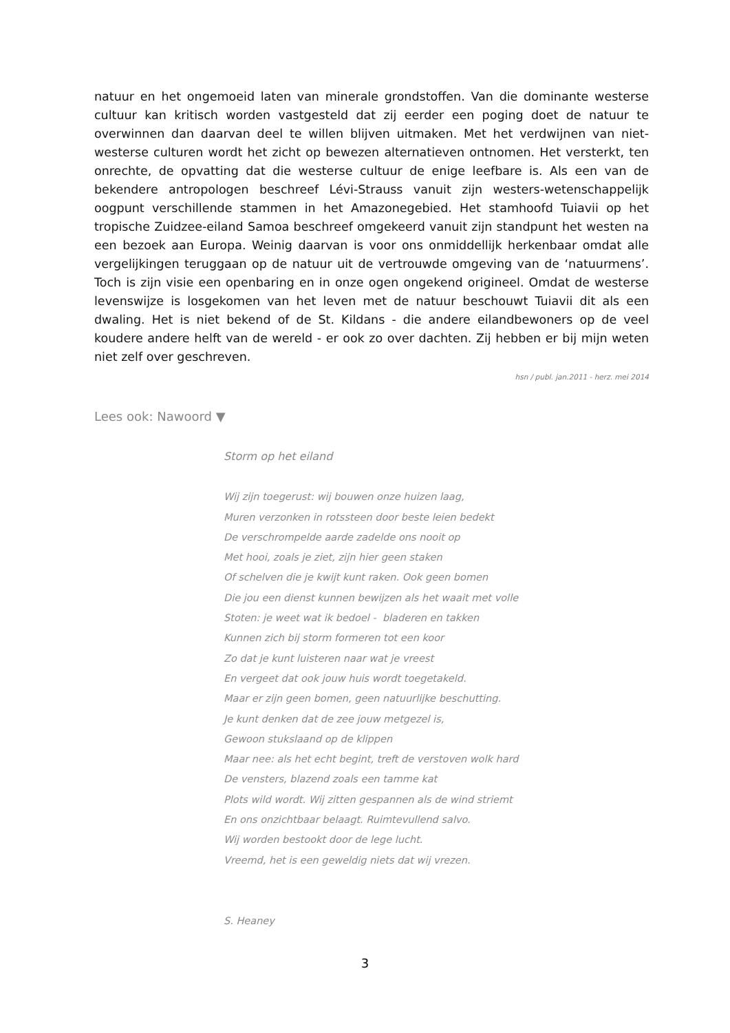natuur en het ongemoeid laten van minerale grondstoffen. Van die dominante westerse cultuur kan kritisch worden vastgesteld dat zij eerder een poging doet de natuur te overwinnen dan daarvan deel te willen blijven uitmaken. Met het verdwijnen van niet-westerse culturen wordt het zicht op bewezen alternatieven ontnomen. Het versterkt, ten onrechte, de opvatting dat die westerse cultuur de enige leefbare is. Als een van de bekendere antropologen beschreef Lévi-Strauss vanuit zijn westers-wetenschappelijk oogpunt verschillende stammen in het Amazonegebied. Het stamhoofd Tuiavii op het tropische Zuidzee-eiland Samoa beschreef omgekeerd vanuit zijn standpunt het westen na een bezoek aan Europa. Weinig daarvan is voor ons onmiddellijk herkenbaar omdat alle vergelijkingen teruggaan op de natuur uit de vertrouwde omgeving van de ‘natuurmens’. Toch is zijn visie een openbaring en in onze ogen ongekend origineel. Omdat de westerse levenswijze is losgekomen van het leven met de natuur beschouwt Tuiavii dit als een dwaling. Het is niet bekend of de St. Kildans - die andere eilandbewoners op de veel koudere andere helft van de wereld - er ook zo over dachten. Zij hebben er bij mijn weten niet zelf over geschreven.
hsn / publ. jan.2011 - herz. mei 2014
Lees ook: Nawoord ▼
Storm op het eiland
Wij zijn toegerust: wij bouwen onze huizen laag,
Muren verzonken in rotssteen door beste leien bedekt
De verschrompelde aarde zadelde ons nooit op
Met hooi, zoals je ziet, zijn hier geen staken
Of schelven die je kwijt kunt raken. Ook geen bomen
Die jou een dienst kunnen bewijzen als het waait met volle
Stoten: je weet wat ik bedoel - bladeren en takken
Kunnen zich bij storm formeren tot een koor
Zo dat je kunt luisteren naar wat je vreest
En vergeet dat ook jouw huis wordt toegetakeld.
Maar er zijn geen bomen, geen natuurlijke beschutting.
Je kunt denken dat de zee jouw metgezel is,
Gewoon stukslaand op de klippen
Maar nee: als het echt begint, treft de verstoven wolk hard
De vensters, blazend zoals een tamme kat
Plots wild wordt. Wij zitten gespannen als de wind striemt
En ons onzichtbaar belaagt. Ruimtevullend salvo.
Wij worden bestookt door de lege lucht.
Vreemd, het is een geweldig niets dat wij vrezen.
S. Heaney
3